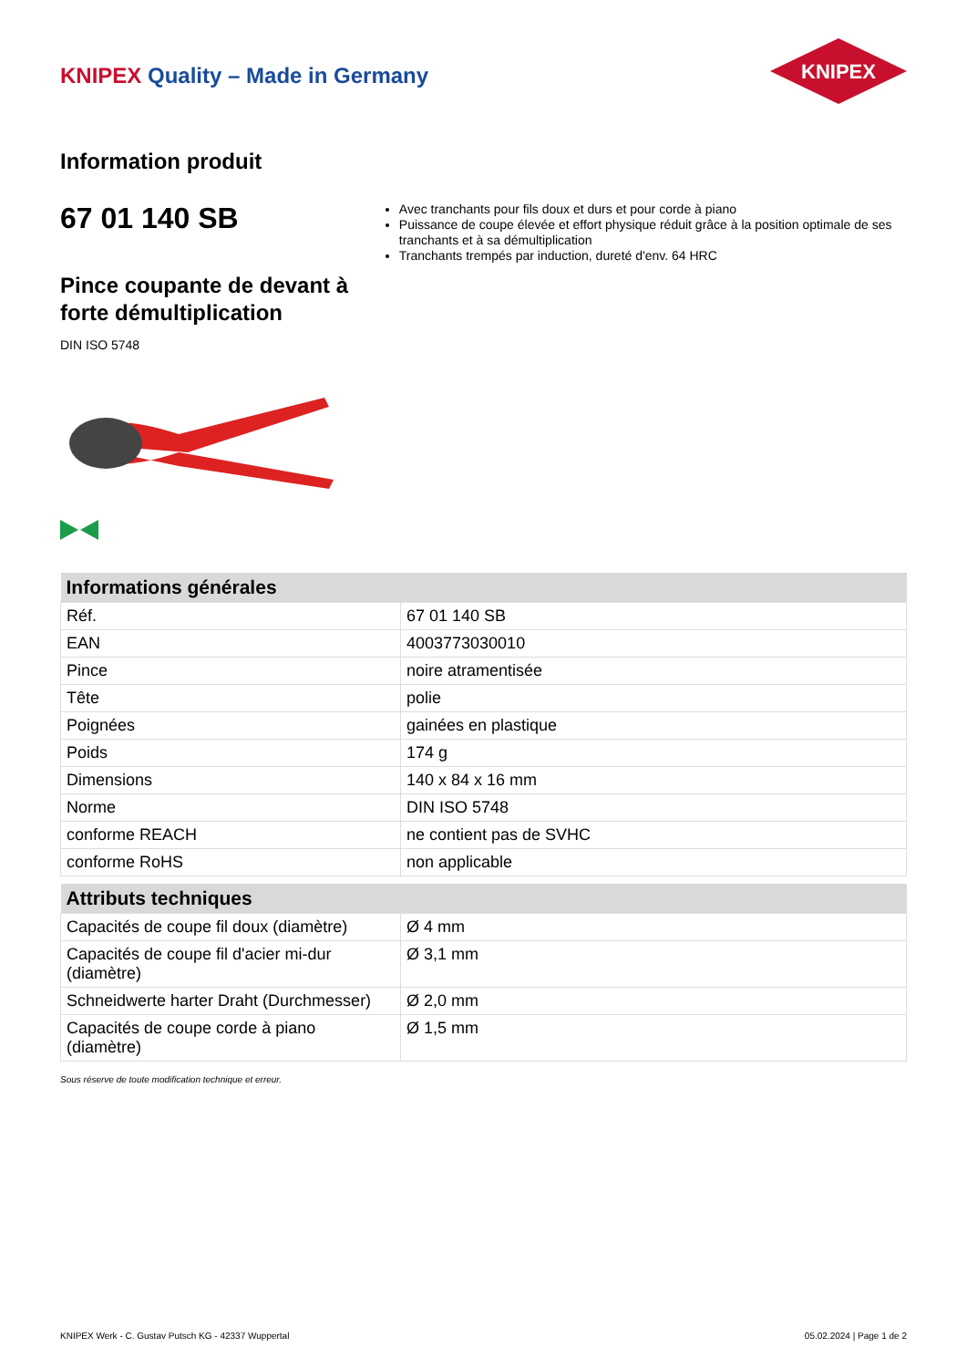KNIPEX Quality – Made in Germany
KNIPEX
Information produit
67 01 140 SB
Pince coupante de devant à forte démultiplication
DIN ISO 5748
Avec tranchants pour fils doux et durs et pour corde à piano
Puissance de coupe élevée et effort physique réduit grâce à la position optimale de ses tranchants et à sa démultiplication
Tranchants trempés par induction, dureté d'env. 64 HRC
| Informations générales | |
| --- | --- |
| Réf. | 67 01 140 SB |
| EAN | 4003773030010 |
| Pince | noire atramentisée |
| Tête | polie |
| Poignées | gainées en plastique |
| Poids | 174 g |
| Dimensions | 140 x 84 x 16 mm |
| Norme | DIN ISO 5748 |
| conforme REACH | ne contient pas de SVHC |
| conforme RoHS | non applicable |
| Attributs techniques | |
| --- | --- |
| Capacités de coupe fil doux (diamètre) | Ø 4 mm |
| Capacités de coupe fil d'acier mi-dur (diamètre) | Ø 3,1 mm |
| Schneidwerte harter Draht (Durchmesser) | Ø 2,0 mm |
| Capacités de coupe corde à piano (diamètre) | Ø 1,5 mm |
Sous réserve de toute modification technique et erreur.
KNIPEX Werk - C. Gustav Putsch KG - 42337 Wuppertal 05.02.2024 | Page 1 de 2